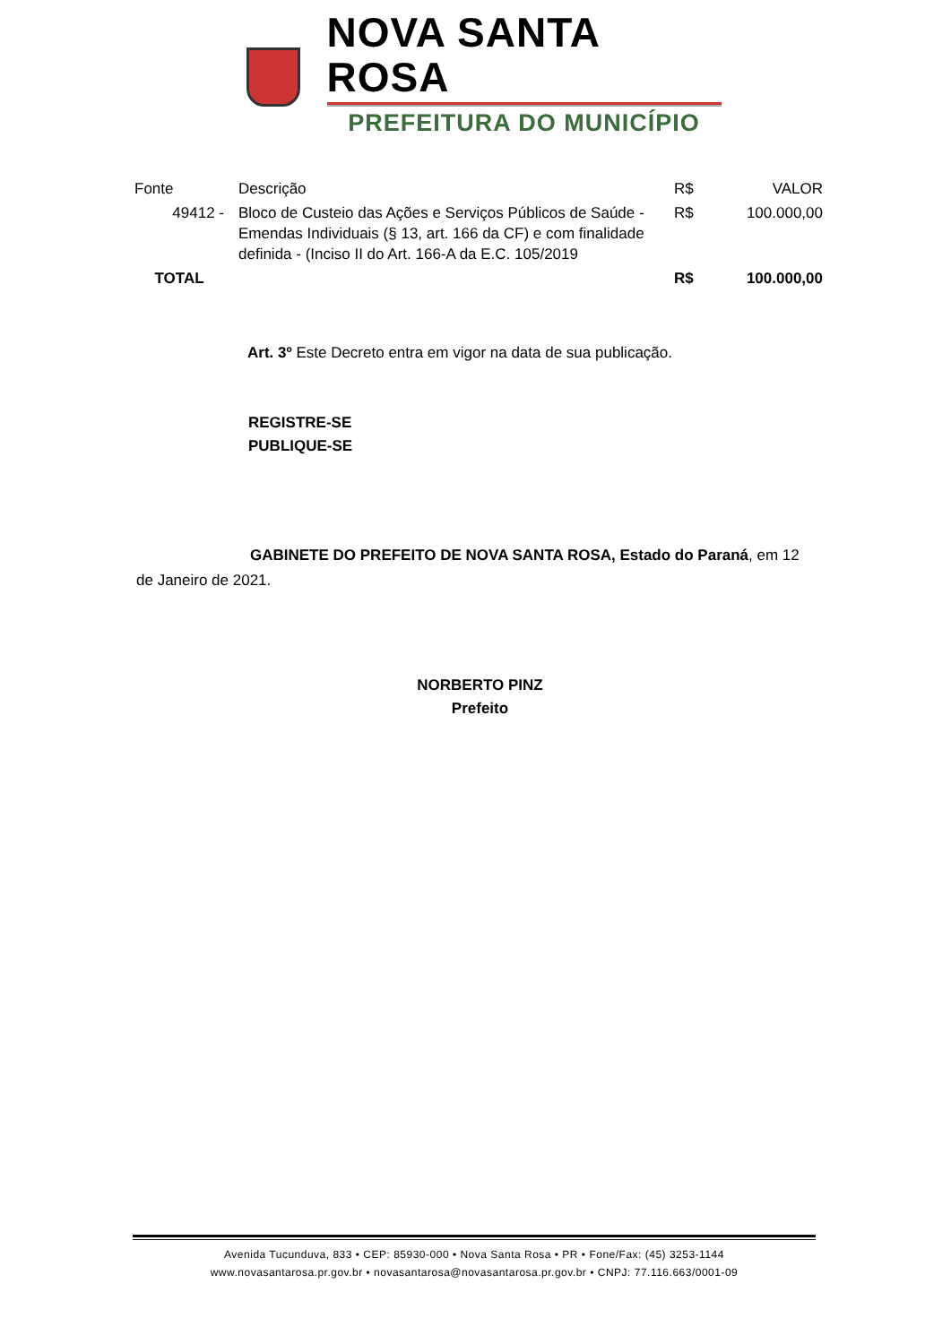NOVA SANTA ROSA
PREFEITURA DO MUNICÍPIO
| Fonte | Descrição | R$ | VALOR |
| --- | --- | --- | --- |
| 49412 - | Bloco de Custeio das Ações e Serviços Públicos de Saúde - Emendas Individuais (§ 13, art. 166 da CF) e com finalidade definida - (Inciso II do Art. 166-A da E.C. 105/2019 | R$ | 100.000,00 |
| TOTAL | | R$ | 100.000,00 |
Art. 3º Este Decreto entra em vigor na data de sua publicação.
REGISTRE-SE
PUBLIQUE-SE
GABINETE DO PREFEITO DE NOVA SANTA ROSA, Estado do Paraná, em 12 de Janeiro de 2021.
NORBERTO PINZ
Prefeito
Avenida Tucunduva, 833 • CEP: 85930-000 • Nova Santa Rosa • PR • Fone/Fax: (45) 3253-1144
www.novasantarosa.pr.gov.br • novasantarosa@novasantarosa.pr.gov.br • CNPJ: 77.116.663/0001-09